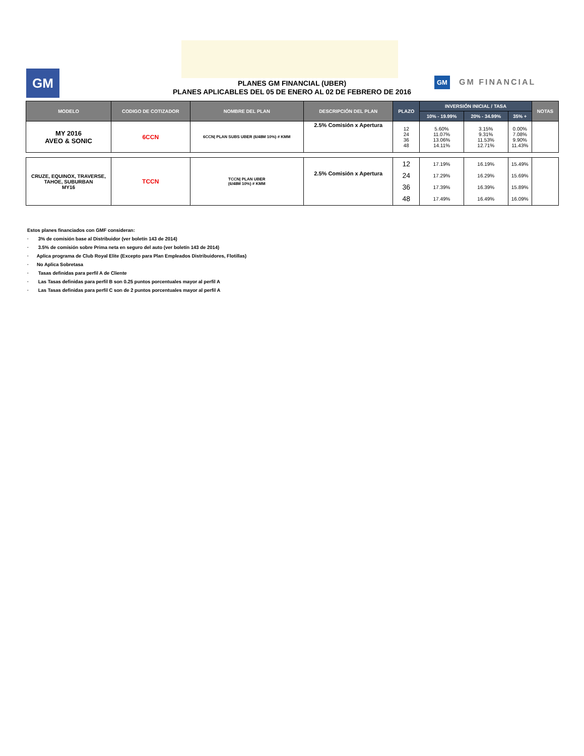GM
PLANES GM FINANCIAL (UBER)
PLANES APLICABLES DEL 05 DE ENERO AL 02 DE FEBRERO DE 2016
GM GM FINANCIAL
| MODELO | CODIGO DE COTIZADOR | NOMBRE DEL PLAN | DESCRIPCIÓN DEL PLAN | PLAZO | INVERSIÓN INICIAL / TASA | | | NOTAS |
| --- | --- | --- | --- | --- | --- | --- | --- | --- |
| | | | | | 10% - 19.99% | 20% - 34.99% | 35% + | |
| MY 2016 AVEO & SONIC | 6CCN | 6CCN/ PLAN SUBS UBER (6/48M 10%) # KMM | 2.5% Comisión x Apertura | 12 24 36 48 | 5.60% 11.07% 13.06% 14.11% | 3.15% 9.31% 11.53% 12.71% | 0.00% 7.08% 9.90% 11.43% | |
| CRUZE, EQUINOX, TRAVERSE, TAHOE, SUBURBAN MY16 | TCCN | TCCN/ PLAN UBER (6/48M 10%) # KMM | 2.5% Comisión x Apertura | 12 24 36 48 | 17.19% 17.29% 17.39% 17.49% | 16.19% 16.29% 16.39% 16.49% | 15.49% 15.69% 15.89% 16.09% | |
Estos planes financiados con GMF consideran:
· 3% de comisión base al Distribuidor (ver boletín 143 de 2014)
· 3.5% de comisión sobre Prima neta en seguro del auto (ver boletín 143 de 2014)
· Aplica programa de Club Royal Elite (Excepto para Plan Empleados Distribuidores, Flotillas)
· No Aplica Sobretasa
· Tasas definidas para perfil A de Cliente
· Las Tasas definidas para perfil B son 0.25 puntos porcentuales mayor al perfil A
· Las Tasas definidas para perfil C son de 2 puntos porcentuales mayor al perfil A